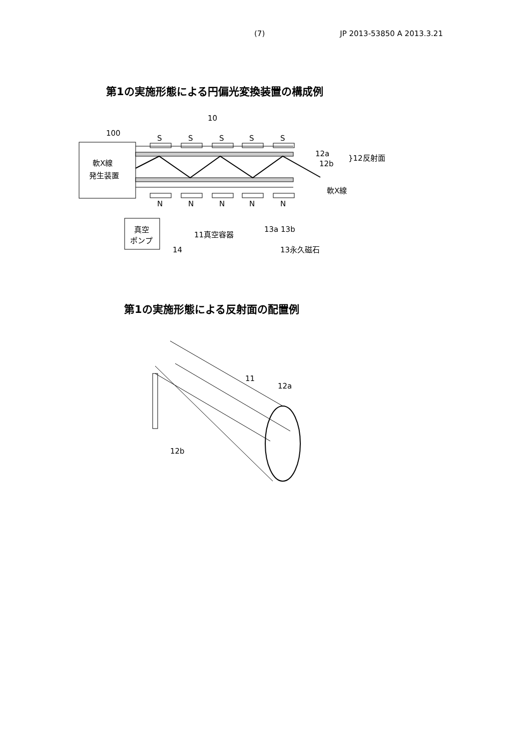(7) JP 2013-53850 A 2013.3.21
第1の実施形態による円偏光変換装置の構成例
10
軟X線
発生装置
100
S
S
S
S
S
N
N
N
N
N
12a
12b
}12反射面
軟X線
真空
ポンプ
14
11真空容器
13a 13b
13永久磁石
第1の実施形態による反射面の配置例
11
12a
12b